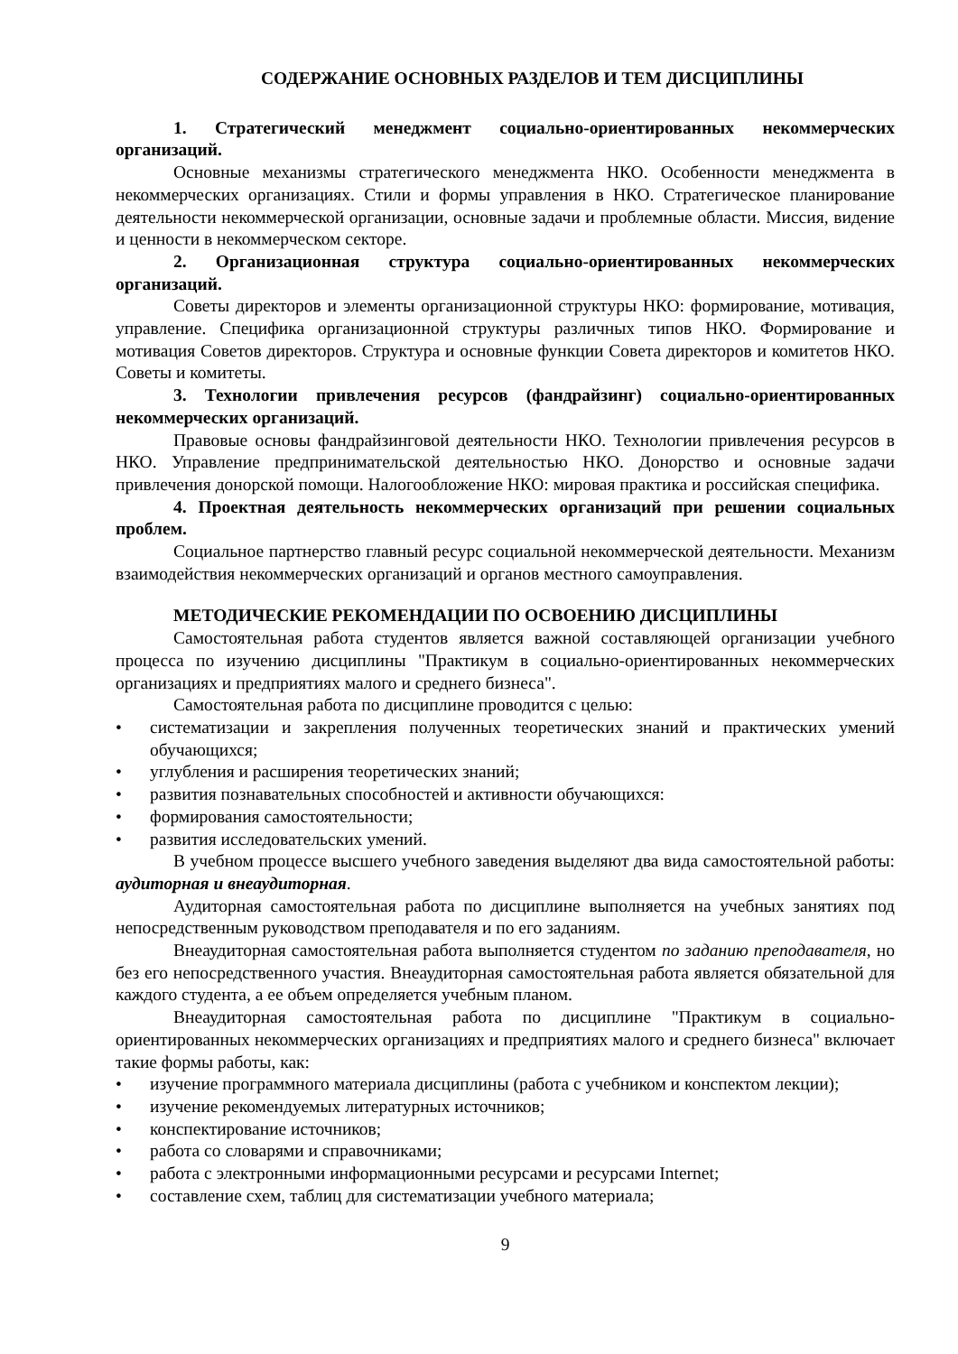СОДЕРЖАНИЕ ОСНОВНЫХ РАЗДЕЛОВ И ТЕМ ДИСЦИПЛИНЫ
1. Стратегический менеджмент социально-ориентированных некоммерческих организаций.
Основные механизмы стратегического менеджмента НКО. Особенности менеджмента в некоммерческих организациях. Стили и формы управления в НКО. Стратегическое планирование деятельности некоммерческой организации, основные задачи и проблемные области. Миссия, видение и ценности в некоммерческом секторе.
2. Организационная структура социально-ориентированных некоммерческих организаций.
Советы директоров и элементы организационной структуры НКО: формирование, мотивация, управление. Специфика организационной структуры различных типов НКО. Формирование и мотивация Советов директоров. Структура и основные функции Совета директоров и комитетов НКО. Советы и комитеты.
3. Технологии привлечения ресурсов (фандрайзинг) социально-ориентированных некоммерческих организаций.
Правовые основы фандрайзинговой деятельности НКО. Технологии привлечения ресурсов в НКО. Управление предпринимательской деятельностью НКО. Донорство и основные задачи привлечения донорской помощи. Налогообложение НКО: мировая практика и российская специфика.
4. Проектная деятельность некоммерческих организаций при решении социальных проблем.
Социальное партнерство главный ресурс социальной некоммерческой деятельности. Механизм взаимодействия некоммерческих организаций и органов местного самоуправления.
МЕТОДИЧЕСКИЕ РЕКОМЕНДАЦИИ ПО ОСВОЕНИЮ ДИСЦИПЛИНЫ
Самостоятельная работа студентов является важной составляющей организации учебного процесса по изучению дисциплины "Практикум в социально-ориентированных некоммерческих организациях и предприятиях малого и среднего бизнеса".
Самостоятельная работа по дисциплине проводится с целью:
• систематизации и закрепления полученных теоретических знаний и практических умений обучающихся;
• углубления и расширения теоретических знаний;
• развития познавательных способностей и активности обучающихся:
• формирования самостоятельности;
• развития исследовательских умений.
В учебном процессе высшего учебного заведения выделяют два вида самостоятельной работы: аудиторная и внеаудиторная.
Аудиторная самостоятельная работа по дисциплине выполняется на учебных занятиях под непосредственным руководством преподавателя и по его заданиям.
Внеаудиторная самостоятельная работа выполняется студентом по заданию преподавателя, но без его непосредственного участия. Внеаудиторная самостоятельная работа является обязательной для каждого студента, а ее объем определяется учебным планом.
Внеаудиторная самостоятельная работа по дисциплине "Практикум в социально-ориентированных некоммерческих организациях и предприятиях малого и среднего бизнеса" включает такие формы работы, как:
• изучение программного материала дисциплины (работа с учебником и конспектом лекции);
• изучение рекомендуемых литературных источников;
• конспектирование источников;
• работа со словарями и справочниками;
• работа с электронными информационными ресурсами и ресурсами Internet;
• составление схем, таблиц для систематизации учебного материала;
9